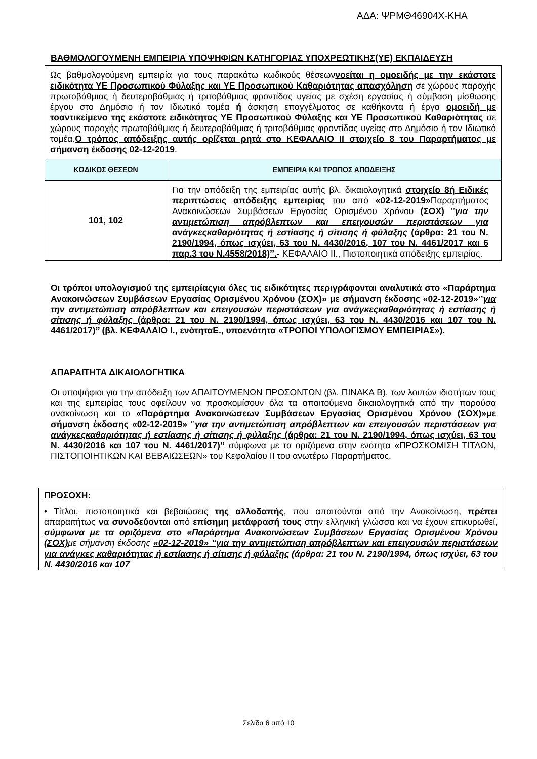ΑΔΑ: ΨΡΜΘ46904Χ-ΚΗΑ
ΒΑΘΜΟΛΟΓΟΥΜΕΝΗ ΕΜΠΕΙΡΙΑ ΥΠΟΨΗΦΙΩΝ ΚΑΤΗΓΟΡΙΑΣ ΥΠΟΧΡΕΩΤΙΚΗΣ(ΥΕ) ΕΚΠΑΙΔΕΥΣΗ
| Ως βαθμολογούμενη εμπειρία για τους παρακάτω κωδικούς θέσεων νοείται η ομοειδής με την εκάστοτε ειδικότητα ΥΕ Προσωπικού Φύλαξης και ΥΕ Προσωπικού Καθαριότητας απασχόληση σε χώρους παροχής πρωτοβάθμιας ή δευτεροβάθμιας ή τριτοβάθμιας φροντίδας υγείας με σχέση εργασίας ή σύμβαση μίσθωσης έργου στο Δημόσιο ή τον Ιδιωτικό τομέα ή άσκηση επαγγέλματος σε καθήκοντα ή έργα ομοειδή με τοαντικείμενο της εκάστοτε ειδικότητας ΥΕ Προσωπικού Φύλαξης και ΥΕ Προσωπικού Καθαριότητας σε χώρους παροχής πρωτοβάθμιας ή δευτεροβάθμιας ή τριτοβάθμιας φροντίδας υγείας στο Δημόσιο ή τον Ιδιωτικό τομέα. Ο τρόπος απόδειξης αυτής ορίζεται ρητά στο ΚΕΦΑΛΑΙΟ ΙΙ στοιχείο 8 του Παραρτήματος με σήμανση έκδοσης 02-12-2019 . | |
| ΚΩΔΙΚΟΣ ΘΕΣΕΩΝ | ΕΜΠΕΙΡΙΑ ΚΑΙ ΤΡΟΠΟΣ ΑΠΟΔΕΙΞΗΣ |
| 101, 102 | Για την απόδειξη της εμπειρίας αυτής βλ. δικαιολογητικά στοιχείο 8ή Ειδικές περιπτώσεις απόδειξης εμπειρίας του από «02-12-2019» Παραρτήματος Ανακοινώσεων Συμβάσεων Εργασίας Ορισμένου Χρόνου (ΣΟΧ) ‘’ για την αντιμετώπιση απρόβλεπτων και επειγουσών περιστάσεων για ανάγκεςκαθαριότητας ή εστίασης ή σίτισης ή φύλαξης (άρθρα: 21 του Ν. 2190/1994, όπως ισχύει, 63 του Ν. 4430/2016, 107 του Ν. 4461/2017 και 6 παρ.3 του Ν.4558/2018)’’. - ΚΕΦΑΛΑΙΟ ΙΙ., Πιστοποιητικά απόδειξης εμπειρίας. |
Οι τρόποι υπολογισμού της εμπειρίαςγια όλες τις ειδικότητες περιγράφονται αναλυτικά στο «Παράρτημα Ανακοινώσεων Συμβάσεων Εργασίας Ορισμένου Χρόνου (ΣΟΧ)» με σήμανση έκδοσης «02-12-2019»‘’για την αντιμετώπιση απρόβλεπτων και επειγουσών περιστάσεων για ανάγκεςκαθαριότητας ή εστίασης ή σίτισης ή φύλαξης (άρθρα: 21 του Ν. 2190/1994, όπως ισχύει, 63 του Ν. 4430/2016 και 107 του Ν. 4461/2017)’’ (βλ. ΚΕΦΑΛΑΙΟ Ι., ενότηταΕ., υποενότητα «ΤΡΟΠΟΙ ΥΠΟΛΟΓΙΣΜΟΥ ΕΜΠΕΙΡΙΑΣ»).
ΑΠΑΡΑΙΤΗΤΑ ΔΙΚΑΙΟΛΟΓΗΤΙΚΑ
Οι υποψήφιοι για την απόδειξη των ΑΠΑΙΤΟΥΜΕΝΩΝ ΠΡΟΣΟΝΤΩΝ (βλ. ΠΙΝΑΚΑ Β), των λοιπών ιδιοτήτων τους και της εμπειρίας τους οφείλουν να προσκομίσουν όλα τα απαιτούμενα δικαιολογητικά από την παρούσα ανακοίνωση και το «Παράρτημα Ανακοινώσεων Συμβάσεων Εργασίας Ορισμένου Χρόνου (ΣΟΧ)»με σήμανση έκδοσης «02-12-2019» ‘’για την αντιμετώπιση απρόβλεπτων και επειγουσών περιστάσεων για ανάγκεςκαθαριότητας ή εστίασης ή σίτισης ή φύλαξης (άρθρα: 21 του Ν. 2190/1994, όπως ισχύει, 63 του Ν. 4430/2016 και 107 του Ν. 4461/2017)’’ σύμφωνα με τα οριζόμενα στην ενότητα «ΠΡΟΣΚΟΜΙΣΗ ΤΙΤΛΩΝ, ΠΙΣΤΟΠΟΙΗΤΙΚΩΝ ΚΑΙ ΒΕΒΑΙΩΣΕΩΝ» του Κεφαλαίου ΙΙ του ανωτέρω Παραρτήματος.
ΠΡΟΣΟΧΗ:
• Τίτλοι, πιστοποιητικά και βεβαιώσεις της αλλοδαπής, που απαιτούνται από την Ανακοίνωση, πρέπει απαραιτήτως να συνοδεύονται από επίσημη μετάφρασή τους στην ελληνική γλώσσα και να έχουν επικυρωθεί, σύμφωνα με τα οριζόμενα στο «Παράρτημα Ανακοινώσεων Συμβάσεων Εργασίας Ορισμένου Χρόνου (ΣΟΧ) με σήμανση έκδοσης «02-12-2019» “για την αντιμετώπιση απρόβλεπτων και επειγουσών περιστάσεων για ανάγκες καθαριότητας ή εστίασης ή σίτισης ή φύλαξης (άρθρα: 21 του Ν. 2190/1994, όπως ισχύει, 63 του Ν. 4430/2016 και 107
Σελίδα 6 από 10